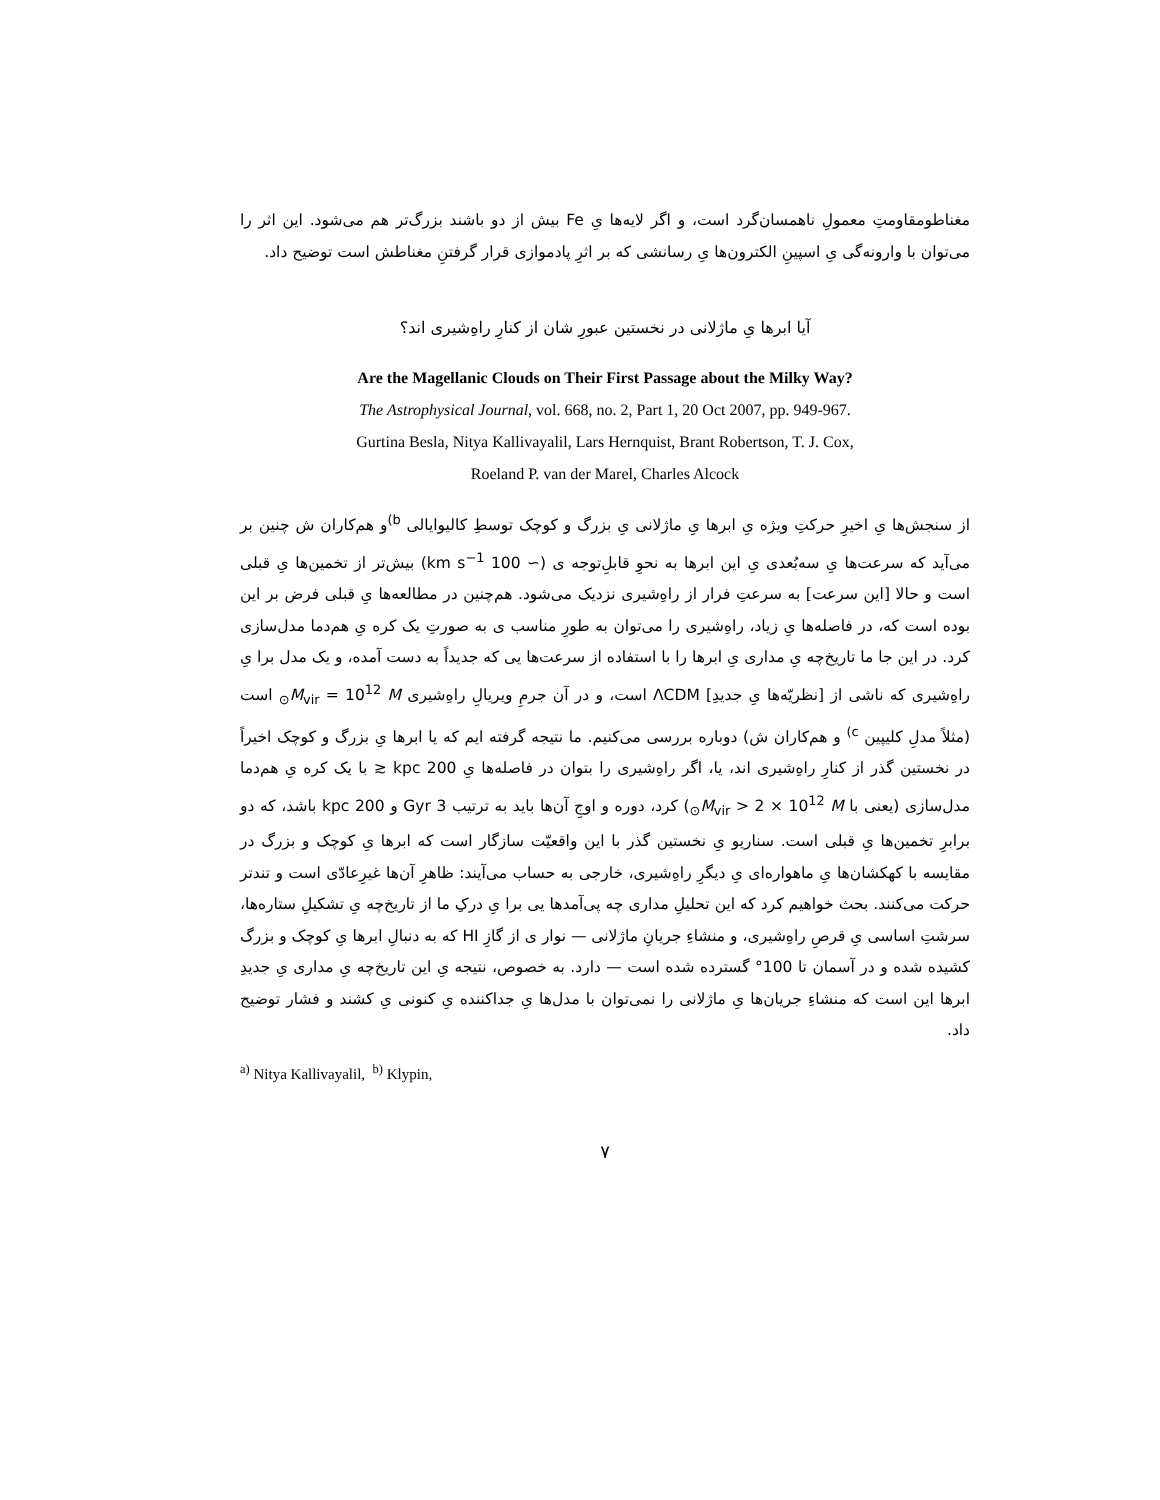مغناطومقاومتِ معمولِ ناهمسان‌گرد است، و اگر لایه‌ها یِ Fe بیش از دو باشند بزرگ‌تر هم می‌شود. این اثر را می‌توان با وارونه‌گی یِ اسپینِ الکترون‌ها یِ رسانشی که بر اثرِ پادموازی قرار گرفتنِ مغناطش است توضیح داد.
آیا ابرها یِ ماژلانی در نخستین عبورِ شان از کنارِ راهِ‌شیری اند؟
Are the Magellanic Clouds on Their First Passage about the Milky Way?
The Astrophysical Journal, vol. 668, no. 2, Part 1, 20 Oct 2007, pp. 949-967.
Gurtina Besla, Nitya Kallivayalil, Lars Hernquist, Brant Robertson, T. J. Cox,
Roeland P. van der Marel, Charles Alcock
از سنجش‌ها یِ اخیرِ حرکتِ ویژه یِ ابرها یِ ماژلانی یِ بزرگ و کوچک توسطِ کالیوایالی <sup>b)</sup>و هم‌کاران ش چنین بر می‌آید که سرعت‌ها یِ سه‌بُعدی یِ این ابرها به نحوِ قابلِ‌توجه‌ ی (∼ 100 km s<sup>−1</sup>) بیش‌تر از تخمین‌ها یِ قبلی است و حالا [این سرعت] به سرعتِ فرار از راهِ‌شیری نزدیک می‌شود. هم‌چنین در مطالعه‌ها یِ قبلی فرض بر این بوده است که، در فاصله‌ها یِ زیاد، راهِ‌شیری را می‌توان به طورِ مناسب ی به صورتِ یک کره یِ هم‌دما مدل‌سازی کرد. در این جا ما تاریخ‌چه یِ مداری یِ ابرها را با استفاده از سرعت‌ها یی که جدیداً به دست آمده، و یک مدل برا یِ راهِ‌شیری که ناشی از [نظریّه‌ها یِ جدیدِ] ΛCDM است، و در آن جرمِ ویریالِ راهِ‌شیری M<sub>vir</sub> = 10<sup>12</sup> M<sub>⊙</sub> است (مثلاً مدلِ کلیپین <sup>c)</sup> و هم‌کاران ش) دوباره بررسی می‌کنیم. ما نتیجه گرفته ایم که یا ابرها یِ بزرگ و کوچک اخیراً در نخستین گذر از کنارِ راهِ‌شیری اند، یا، اگر راهِ‌شیری را بتوان در فاصله‌ها یِ 200 kpc ≲ با یک کره یِ هم‌دما مدل‌سازی (یعنی با M<sub>vir</sub> > 2 × 10<sup>12</sup> M<sub>⊙</sub>) کرد، دوره و اوجِ آن‌ها باید به ترتیب 3 Gyr و 200 kpc باشد، که دو برابرِ تخمین‌ها یِ قبلی است. سناریو یِ نخستین گذر با این واقعیّت سازگار است که ابرها یِ کوچک و بزرگ در مقایسه با کهکشان‌ها یِ ماهواره‌ای یِ دیگرِ راهِ‌شیری، خارجی به حساب می‌آیند: ظاهرِ آن‌ها غیرِعادّی است و تندتر حرکت می‌کنند. بحث خواهیم کرد که این تحلیلِ مداری چه پی‌آمدها یی برا یِ درکِ ما از تاریخ‌چه یِ تشکیلِ ستاره‌ها، سرشتِ اساسی یِ قرصِ راهِ‌شیری، و منشاءِ جریانِ ماژلانی — نوار ی از گازِ HI که به دنبالِ ابرها یِ کوچک و بزرگ کشیده شده و در آسمان تا 100° گسترده شده است — دارد. به خصوص، نتیجه یِ این تاریخ‌چه یِ مداری یِ جدیدِ ابرها این است که منشاءِ جریان‌ها یِ ماژلانی را نمی‌توان با مدل‌ها یِ جداکننده یِ کنونی یِ کشند و فشار توضیح داد.
<sup>a)</sup> Nitya Kallivayalil, <sup>b)</sup> Klypin,
۷